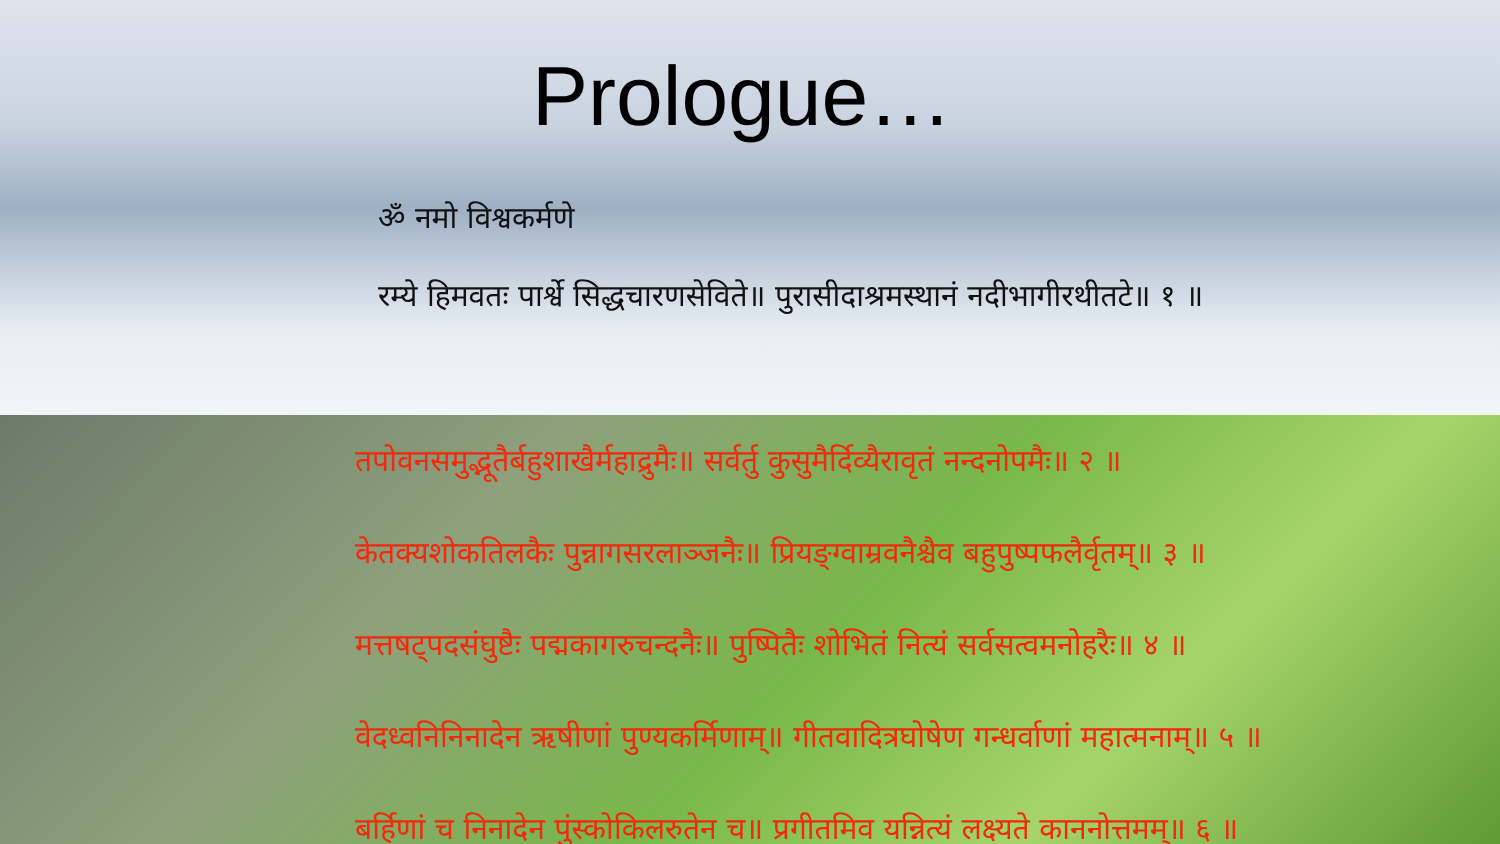Prologue…
ॐ नमो विश्वकर्मणे
रम्ये हिमवतः पार्श्वे सिद्धचारणसेविते॥ पुरासीदाश्रमस्थानं नदीभागीरथीतटे॥ १ ॥
तपोवनसमुद्भूतैर्बहुशाखैर्महाद्रुमैः॥ सर्वर्तु कुसुमैर्दिव्यैरावृतं नन्दनोपमैः॥ २ ॥
केतक्यशोकतिलकैः पुन्नागसरलाञ्जनैः॥ प्रियङ्ग्वाम्रवनैश्चैव बहुपुष्पफलैर्वृतम्॥ ३ ॥
मत्तषट्पदसंघुष्टैः पद्मकागरुचन्दनैः॥ पुष्पितैः शोभितं नित्यं सर्वसत्वमनोहरैः॥ ४ ॥
वेदध्वनिनिनादेन ऋषीणां पुण्यकर्मिणाम्॥ गीतवादित्रघोषेण गन्धर्वाणां महात्मनाम्॥ ५ ॥
बर्हिणां च निनादेन पुंस्कोकिलरुतेन च॥ प्रगीतमिव यन्नित्यं लक्ष्यते काननोत्तमम्॥ ६ ॥